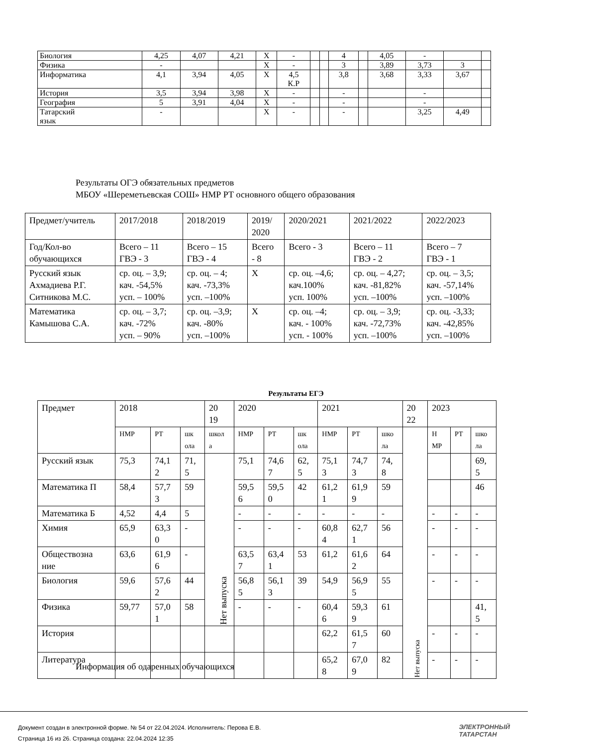| Биология | 4,25 | 4,07 | 4,21 | Х | - | | | 4 | | 4,05 | - | | |
| Физика | - | | | Х | - | | | 3 | | 3,89 | 3,73 | 3 | |
| Информатика | 4,1 | 3,94 | 4,05 | Х | 4,5 К.Р | | | 3,8 | | 3,68 | 3,33 | 3,67 | |
| История | 3,5 | 3,94 | 3,98 | Х | - | | | - | | | - | | |
| География | 5 | 3,91 | 4,04 | Х | - | | | - | | | - | | |
| Татарский язык | - | | | Х | - | | | - | | | 3,25 | 4,49 | |
Результаты ОГЭ обязательных предметов
МБОУ «Шереметьевская СОШ» НМР РТ основного общего образования
| Предмет/учитель | 2017/2018 | 2018/2019 | 2019/ 2020 | 2020/2021 | 2021/2022 | 2022/2023 |
| Год/Кол-во обучающихся | Всего – 11 ГВЭ - 3 | Всего – 15 ГВЭ - 4 | Всего - 8 | Всего - 3 | Всего – 11 ГВЭ - 2 | Всего – 7 ГВЭ - 1 |
| Русский язык Ахмадиева Р.Г. Ситникова М.С. | ср. оц. – 3,9; кач. -54,5% усп. – 100% | ср. оц. – 4; кач. -73,3% усп. –100% | Х | ср. оц. –4,6; кач.100% усп. 100% | ср. оц. – 4,27; кач. -81,82% усп. –100% | ср. оц. – 3,5; кач. -57,14% усп. –100% |
| Математика Камышова С.А. | ср. оц. – 3,7; кач. -72% усп. – 90% | ср. оц. –3,9; кач. -80% усп. –100% | Х | ср. оц. –4; кач. - 100% усп. - 100% | ср. оц. – 3,9; кач. -72,73% усп. –100% | ср. оц. -3,33; кач. -42,85% усп. –100% |
Результаты ЕГЭ
| Предмет | 2018 | | | 20 19 | 2020 | | | 2021 | | | 20 22 | 2023 | | |
| | НМР | РТ | шк ола | школ а | НМР | РТ | шк ола | НМР | РТ | шко ла | Нет выпуска | Н МР | РТ | шко ла |
| Русский язык | 75,3 | 74,1 2 | 71, 5 | Нет выпуска | 75,1 | 74,6 7 | 62, 5 | 75,1 3 | 74,7 3 | 74, 8 | | | | 69, 5 |
| Математика П | 58,4 | 57,7 3 | 59 | | 59,5 6 | 59,5 0 | 42 | 61,2 1 | 61,9 9 | 59 | | | | 46 |
| Математика Б | 4,52 | 4,4 | 5 | | - | - | - | - | - | - | | - | - | - |
| Химия | 65,9 | 63,3 0 | - | | - | - | - | 60,8 4 | 62,7 1 | 56 | | - | - | - |
| Обществозна ние | 63,6 | 61,9 6 | - | | 63,5 7 | 63,4 1 | 53 | 61,2 | 61,6 2 | 64 | | - | - | - |
| Биология | 59,6 | 57,6 2 | 44 | | 56,8 5 | 56,1 3 | 39 | 54,9 | 56,9 5 | 55 | | - | - | - |
| Физика | 59,77 | 57,0 1 | 58 | | - | - | - | 60,4 6 | 59,3 9 | 61 | | | | 41, 5 |
| История | | | | | | | | 62,2 | 61,5 7 | 60 | | - | - | - |
| Литература | | | | | | | | 65,2 8 | 67,0 9 | 82 | | - | - | - |
Информация об одаренных обучающихся
Документ создан в электронной форме. № 54 от 22.04.2024. Исполнитель: Перова Е.В.
Страница 16 из 26. Страница создана: 22.04.2024 12:35
ЭЛЕКТРОННЫЙ
ТАТАРСТАН